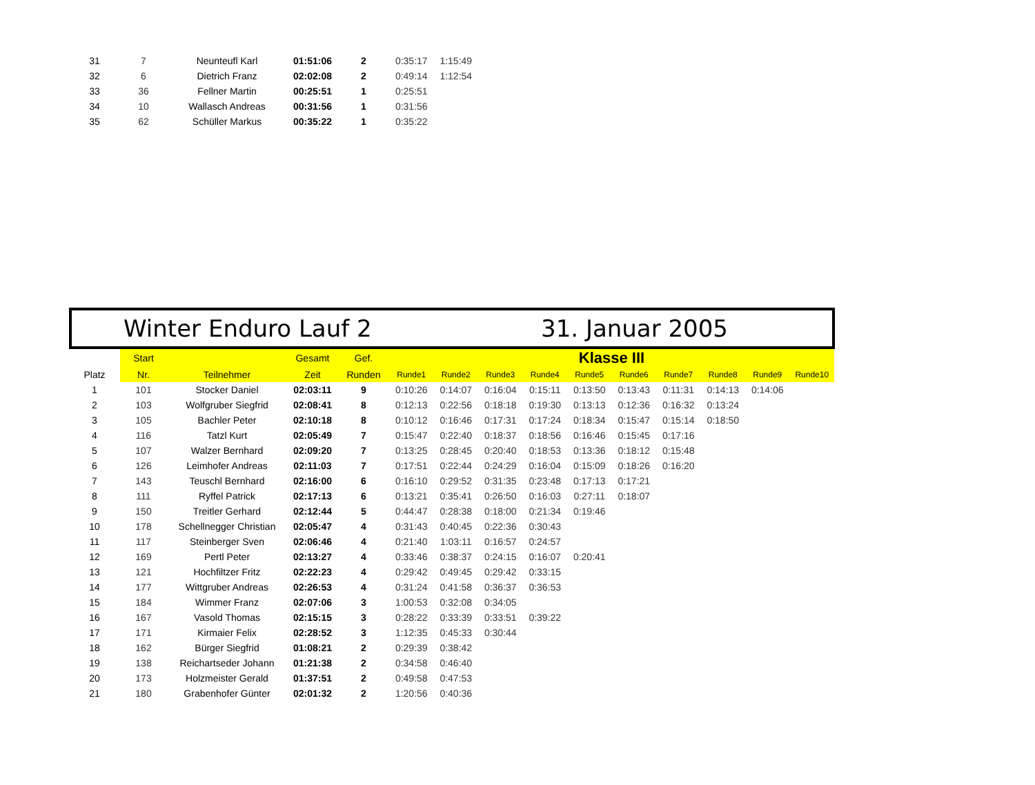| 31 | 7 | Neunteufl Karl | 01:51:06 | 2 | 0:35:17 | 1:15:49 |
| 32 | 6 | Dietrich Franz | 02:02:08 | 2 | 0:49:14 | 1:12:54 |
| 33 | 36 | Fellner Martin | 00:25:51 | 1 | 0:25:51 | |
| 34 | 10 | Wallasch Andreas | 00:31:56 | 1 | 0:31:56 | |
| 35 | 62 | Schüller Markus | 00:35:22 | 1 | 0:35:22 | |
Winter Enduro Lauf 2 31. Januar 2005
| | Start | | Gesamt | Gef. | Klasse III | | | | | | | | | |
| --- | --- | --- | --- | --- | --- | --- | --- | --- | --- | --- | --- | --- | --- | --- |
| Platz | Nr. | Teilnehmer | Zeit | Runden | Runde1 | Runde2 | Runde3 | Runde4 | Runde5 | Runde6 | Runde7 | Runde8 | Runde9 | Runde10 |
| 1 | 101 | Stocker Daniel | 02:03:11 | 9 | 0:10:26 | 0:14:07 | 0:16:04 | 0:15:11 | 0:13:50 | 0:13:43 | 0:11:31 | 0:14:13 | 0:14:06 | |
| 2 | 103 | Wolfgruber Siegfrid | 02:08:41 | 8 | 0:12:13 | 0:22:56 | 0:18:18 | 0:19:30 | 0:13:13 | 0:12:36 | 0:16:32 | 0:13:24 | | |
| 3 | 105 | Bachler Peter | 02:10:18 | 8 | 0:10:12 | 0:16:46 | 0:17:31 | 0:17:24 | 0:18:34 | 0:15:47 | 0:15:14 | 0:18:50 | | |
| 4 | 116 | Tatzl Kurt | 02:05:49 | 7 | 0:15:47 | 0:22:40 | 0:18:37 | 0:18:56 | 0:16:46 | 0:15:45 | 0:17:16 | | | |
| 5 | 107 | Walzer Bernhard | 02:09:20 | 7 | 0:13:25 | 0:28:45 | 0:20:40 | 0:18:53 | 0:13:36 | 0:18:12 | 0:15:48 | | | |
| 6 | 126 | Leimhofer Andreas | 02:11:03 | 7 | 0:17:51 | 0:22:44 | 0:24:29 | 0:16:04 | 0:15:09 | 0:18:26 | 0:16:20 | | | |
| 7 | 143 | Teuschl Bernhard | 02:16:00 | 6 | 0:16:10 | 0:29:52 | 0:31:35 | 0:23:48 | 0:17:13 | 0:17:21 | | | | |
| 8 | 111 | Ryffel Patrick | 02:17:13 | 6 | 0:13:21 | 0:35:41 | 0:26:50 | 0:16:03 | 0:27:11 | 0:18:07 | | | | |
| 9 | 150 | Treitler Gerhard | 02:12:44 | 5 | 0:44:47 | 0:28:38 | 0:18:00 | 0:21:34 | 0:19:46 | | | | | |
| 10 | 178 | Schellnegger Christian | 02:05:47 | 4 | 0:31:43 | 0:40:45 | 0:22:36 | 0:30:43 | | | | | | |
| 11 | 117 | Steinberger Sven | 02:06:46 | 4 | 0:21:40 | 1:03:11 | 0:16:57 | 0:24:57 | | | | | | |
| 12 | 169 | Pertl Peter | 02:13:27 | 4 | 0:33:46 | 0:38:37 | 0:24:15 | 0:16:07 | 0:20:41 | | | | | |
| 13 | 121 | Hochfiltzer Fritz | 02:22:23 | 4 | 0:29:42 | 0:49:45 | 0:29:42 | 0:33:15 | | | | | | |
| 14 | 177 | Wittgruber Andreas | 02:26:53 | 4 | 0:31:24 | 0:41:58 | 0:36:37 | 0:36:53 | | | | | | |
| 15 | 184 | Wimmer Franz | 02:07:06 | 3 | 1:00:53 | 0:32:08 | 0:34:05 | | | | | | | |
| 16 | 167 | Vasold Thomas | 02:15:15 | 3 | 0:28:22 | 0:33:39 | 0:33:51 | 0:39:22 | | | | | | |
| 17 | 171 | Kirmaier Felix | 02:28:52 | 3 | 1:12:35 | 0:45:33 | 0:30:44 | | | | | | | |
| 18 | 162 | Bürger Siegfrid | 01:08:21 | 2 | 0:29:39 | 0:38:42 | | | | | | | | |
| 19 | 138 | Reichartseder Johann | 01:21:38 | 2 | 0:34:58 | 0:46:40 | | | | | | | | |
| 20 | 173 | Holzmeister Gerald | 01:37:51 | 2 | 0:49:58 | 0:47:53 | | | | | | | | |
| 21 | 180 | Grabenhofer Günter | 02:01:32 | 2 | 1:20:56 | 0:40:36 | | | | | | | | |